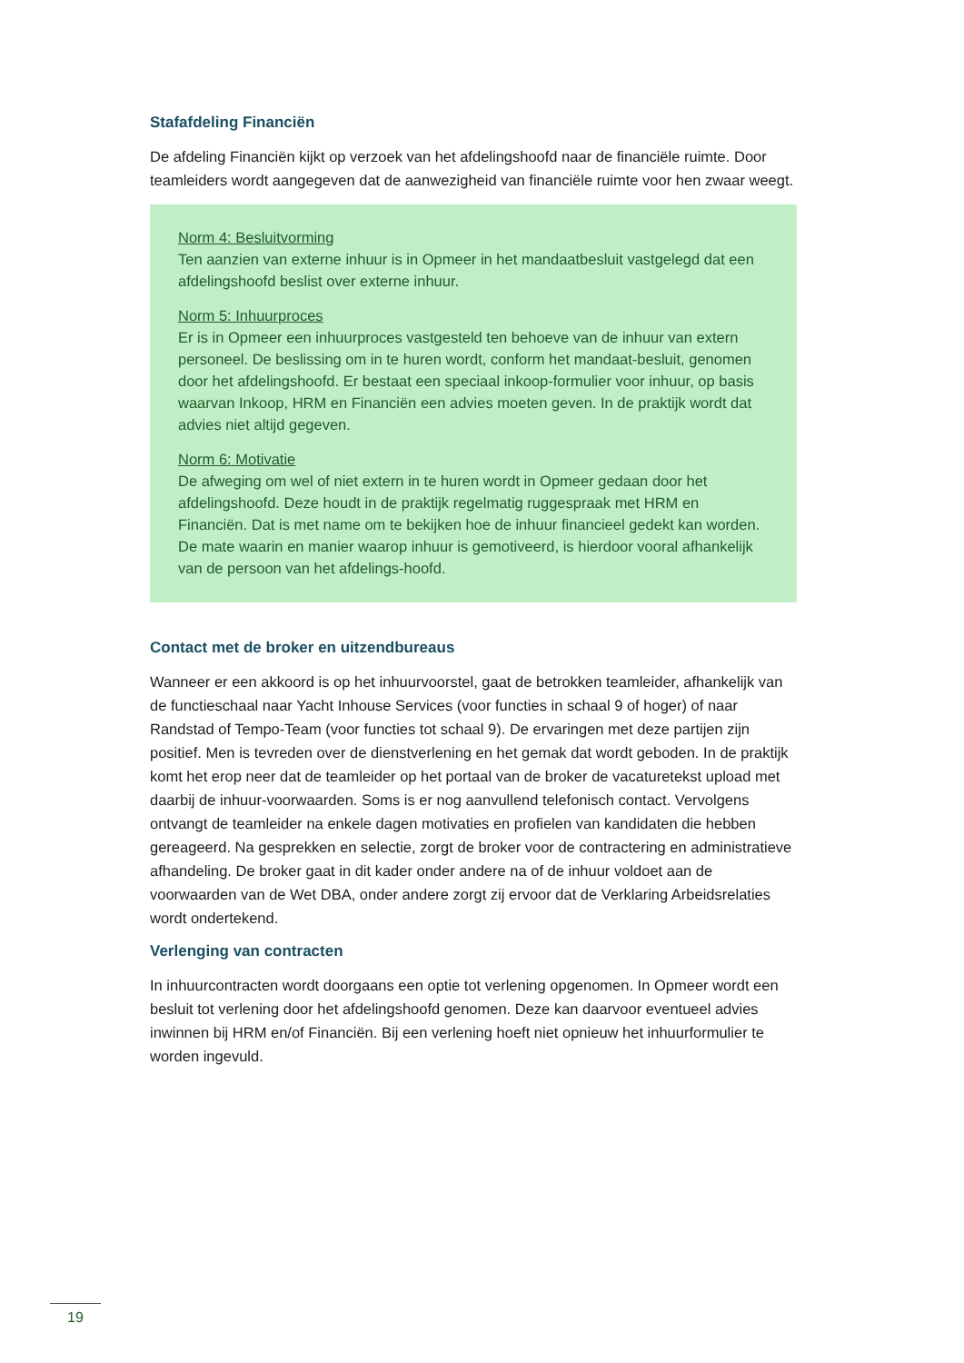Stafafdeling Financiën
De afdeling Financiën kijkt op verzoek van het afdelingshoofd naar de financiële ruimte. Door teamleiders wordt aangegeven dat de aanwezigheid van financiële ruimte voor hen zwaar weegt.
Norm 4: Besluitvorming
Ten aanzien van externe inhuur is in Opmeer in het mandaatbesluit vastgelegd dat een afdelingshoofd beslist over externe inhuur.
Norm 5: Inhuurproces
Er is in Opmeer een inhuurproces vastgesteld ten behoeve van de inhuur van extern personeel. De beslissing om in te huren wordt, conform het mandaat-besluit, genomen door het afdelingshoofd. Er bestaat een speciaal inkoop-formulier voor inhuur, op basis waarvan Inkoop, HRM en Financiën een advies moeten geven. In de praktijk wordt dat advies niet altijd gegeven.
Norm 6: Motivatie
De afweging om wel of niet extern in te huren wordt in Opmeer gedaan door het afdelingshoofd. Deze houdt in de praktijk regelmatig ruggespraak met HRM en Financiën. Dat is met name om te bekijken hoe de inhuur financieel gedekt kan worden. De mate waarin en manier waarop inhuur is gemotiveerd, is hierdoor vooral afhankelijk van de persoon van het afdelings-hoofd.
Contact met de broker en uitzendbureaus
Wanneer er een akkoord is op het inhuurvoorstel, gaat de betrokken teamleider, afhankelijk van de functieschaal naar Yacht Inhouse Services (voor functies in schaal 9 of hoger) of naar Randstad of Tempo-Team (voor functies tot schaal 9). De ervaringen met deze partijen zijn positief. Men is tevreden over de dienstverlening en het gemak dat wordt geboden. In de praktijk komt het erop neer dat de teamleider op het portaal van de broker de vacaturetekst upload met daarbij de inhuur-voorwaarden. Soms is er nog aanvullend telefonisch contact. Vervolgens ontvangt de teamleider na enkele dagen motivaties en profielen van kandidaten die hebben gereageerd. Na gesprekken en selectie, zorgt de broker voor de contractering en administratieve afhandeling. De broker gaat in dit kader onder andere na of de inhuur voldoet aan de voorwaarden van de Wet DBA, onder andere zorgt zij ervoor dat de Verklaring Arbeidsrelaties wordt ondertekend.
Verlenging van contracten
In inhuurcontracten wordt doorgaans een optie tot verlening opgenomen. In Opmeer wordt een besluit tot verlening door het afdelingshoofd genomen. Deze kan daarvoor eventueel advies inwinnen bij HRM en/of Financiën. Bij een verlening hoeft niet opnieuw het inhuurformulier te worden ingevuld.
19